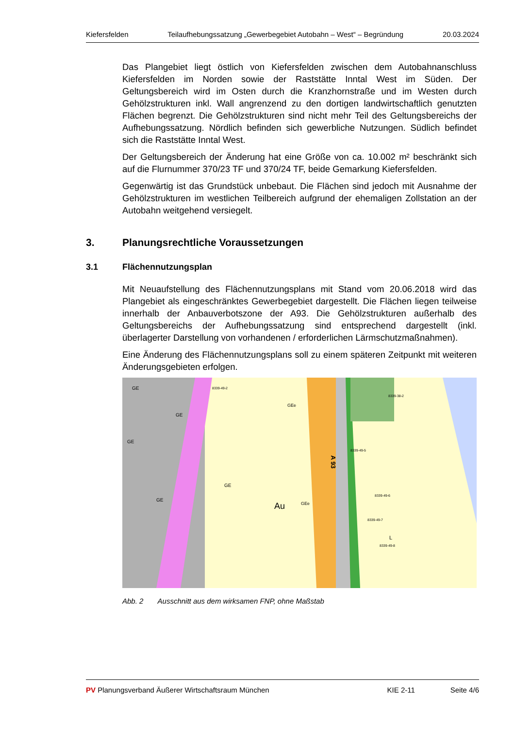Kiefersfelden Teilaufhebungssatzung „Gewerbegebiet Autobahn – West“ – Begründung 20.03.2024
Das Plangebiet liegt östlich von Kiefersfelden zwischen dem Autobahnanschluss Kiefersfelden im Norden sowie der Raststätte Inntal West im Süden. Der Geltungsbereich wird im Osten durch die Kranzhornstraße und im Westen durch Gehölzstrukturen inkl. Wall angrenzend zu den dortigen landwirtschaftlich genutzten Flächen begrenzt. Die Gehölzstrukturen sind nicht mehr Teil des Geltungsbereichs der Aufhebungssatzung. Nördlich befinden sich gewerbliche Nutzungen. Südlich befindet sich die Raststätte Inntal West.
Der Geltungsbereich der Änderung hat eine Größe von ca. 10.002 m² beschränkt sich auf die Flurnummer 370/23 TF und 370/24 TF, beide Gemarkung Kiefersfelden.
Gegenwärtig ist das Grundstück unbebaut. Die Flächen sind jedoch mit Ausnahme der Gehölzstrukturen im westlichen Teilbereich aufgrund der ehemaligen Zollstation an der Autobahn weitgehend versiegelt.
3. Planungsrechtliche Voraussetzungen
3.1 Flächennutzungsplan
Mit Neuaufstellung des Flächennutzungsplans mit Stand vom 20.06.2018 wird das Plangebiet als eingeschränktes Gewerbegebiet dargestellt. Die Flächen liegen teilweise innerhalb der Anbauverbotszone der A93. Die Gehölzstrukturen außerhalb des Geltungsbereichs der Aufhebungssatzung sind entsprechend dargestellt (inkl. überlagerter Darstellung von vorhandenen / erforderlichen Lärmschutzmaßnahmen).
Eine Änderung des Flächennutzungsplans soll zu einem späteren Zeitpunkt mit weiteren Änderungsgebieten erfolgen.
Au
A 93
GE
GE
GE
GE
GE
GEe
GEe
L
8339-49-2
8339-38-2
8339-49-5
8339-49-6
8339-49-7
8339-49-8
Abb. 2 Ausschnitt aus dem wirksamen FNP, ohne Maßstab
PV Planungsverband Äußerer Wirtschaftsraum München KIE 2-11 Seite 4/6